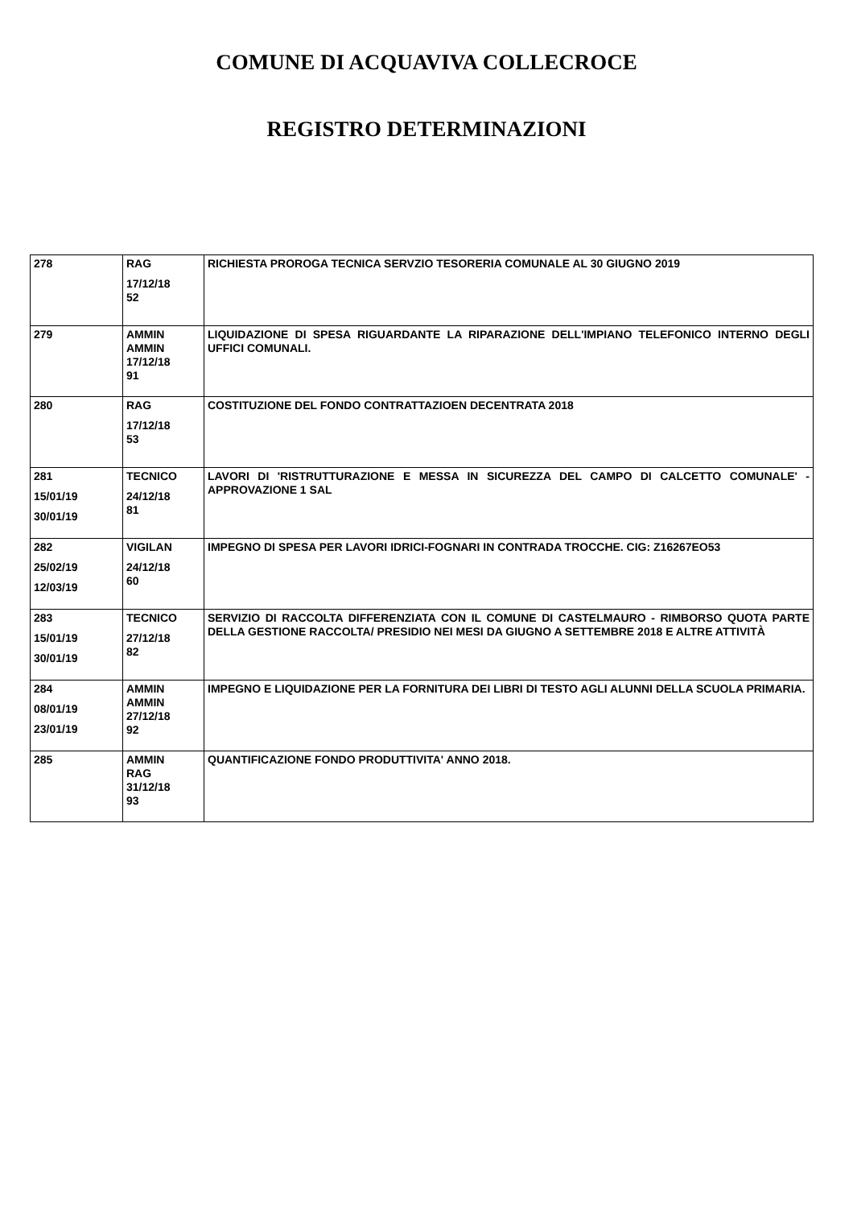COMUNE DI ACQUAVIVA COLLECROCE
REGISTRO DETERMINAZIONI
| 278 | RAG 17/12/18 52 | RICHIESTA PROROGA TECNICA SERVZIO TESORERIA COMUNALE AL 30 GIUGNO 2019 |
| 279 | AMMIN AMMIN 17/12/18 91 | LIQUIDAZIONE DI SPESA RIGUARDANTE LA RIPARAZIONE DELL'IMPIANO TELEFONICO INTERNO DEGLI UFFICI COMUNALI. |
| 280 | RAG 17/12/18 53 | COSTITUZIONE DEL FONDO CONTRATTAZIOEN DECENTRATA 2018 |
| 281 15/01/19 30/01/19 | TECNICO 24/12/18 81 | LAVORI DI 'RISTRUTTURAZIONE E MESSA IN SICUREZZA DEL CAMPO DI CALCETTO COMUNALE' - APPROVAZIONE 1 SAL |
| 282 25/02/19 12/03/19 | VIGILAN 24/12/18 60 | IMPEGNO DI SPESA PER LAVORI IDRICI-FOGNARI IN CONTRADA TROCCHE. CIG: Z16267EO53 |
| 283 15/01/19 30/01/19 | TECNICO 27/12/18 82 | SERVIZIO DI RACCOLTA DIFFERENZIATA CON IL COMUNE DI CASTELMAURO - RIMBORSO QUOTA PARTE DELLA GESTIONE RACCOLTA/ PRESIDIO NEI MESI DA GIUGNO A SETTEMBRE 2018 E ALTRE ATTIVITÀ |
| 284 08/01/19 23/01/19 | AMMIN AMMIN 27/12/18 92 | IMPEGNO E LIQUIDAZIONE PER LA FORNITURA DEI LIBRI DI TESTO AGLI ALUNNI DELLA SCUOLA PRIMARIA. |
| 285 | AMMIN RAG 31/12/18 93 | QUANTIFICAZIONE FONDO PRODUTTIVITA' ANNO 2018. |